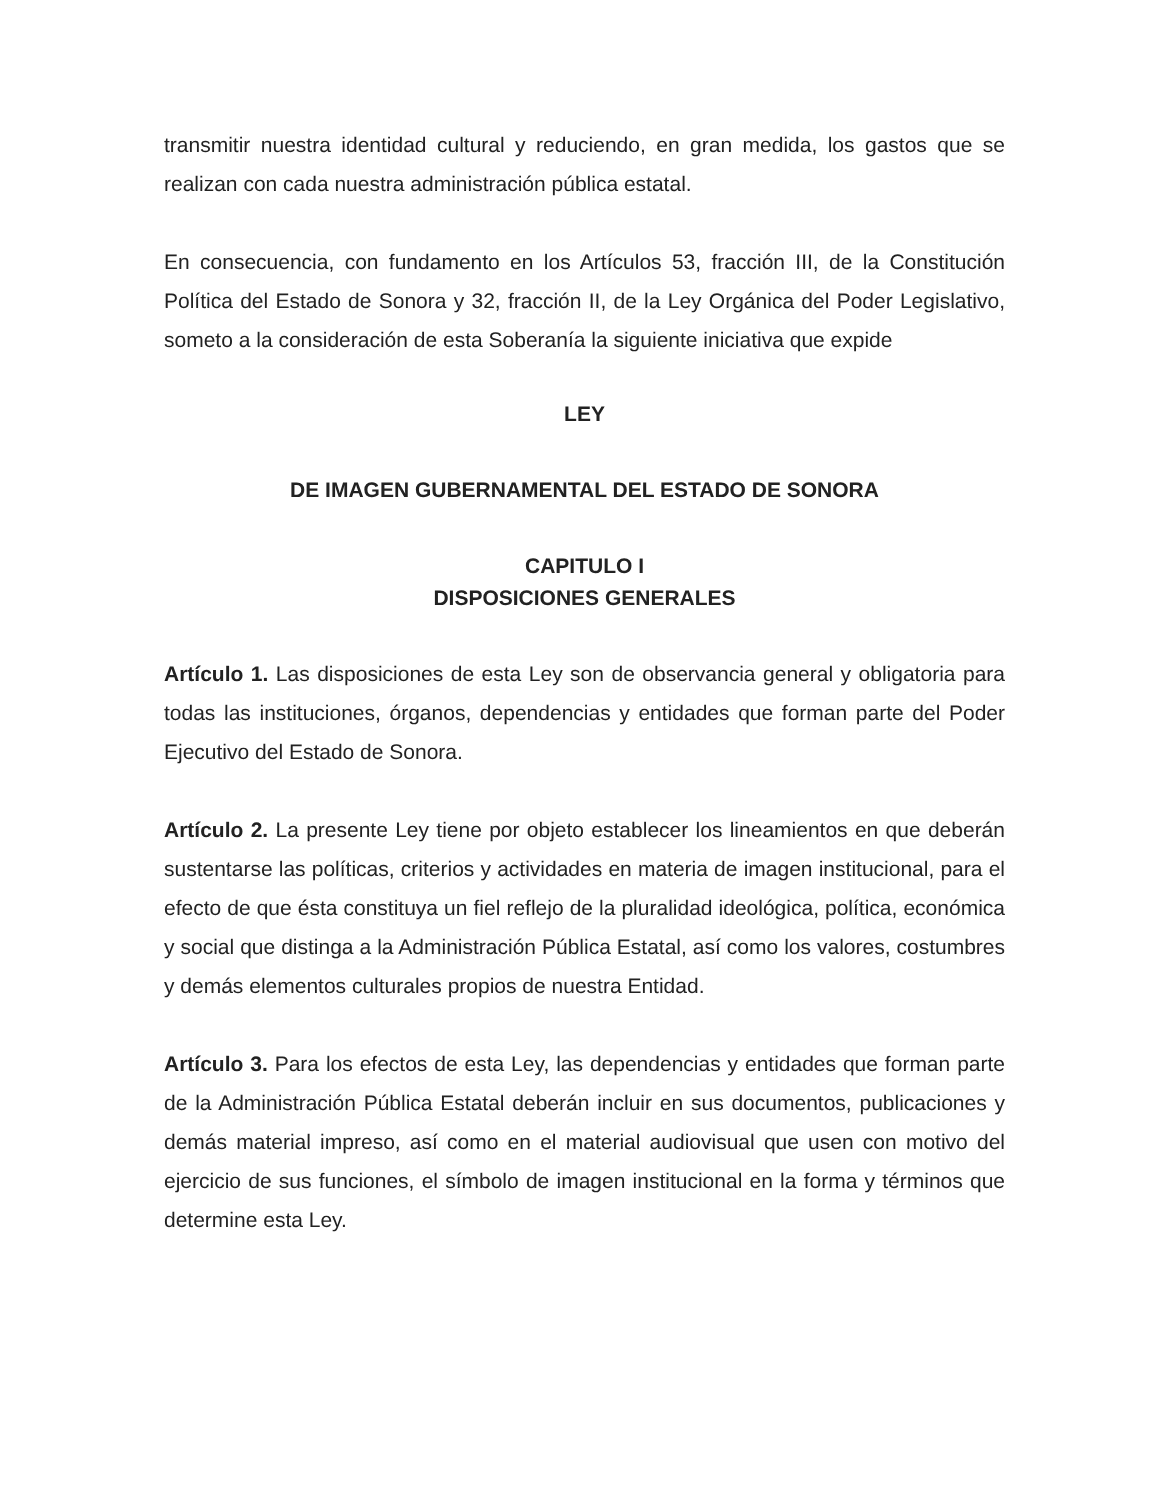transmitir nuestra identidad cultural y reduciendo, en gran medida, los gastos que se realizan con cada nuestra administración pública estatal.
En consecuencia, con fundamento en los Artículos 53, fracción III, de la Constitución Política del Estado de Sonora y 32, fracción II, de la Ley Orgánica del Poder Legislativo, someto a la consideración de esta Soberanía la siguiente iniciativa que expide
LEY
DE IMAGEN GUBERNAMENTAL DEL ESTADO DE SONORA
CAPITULO I
DISPOSICIONES GENERALES
Artículo 1. Las disposiciones de esta Ley son de observancia general y obligatoria para todas las instituciones, órganos, dependencias y entidades que forman parte del Poder Ejecutivo del Estado de Sonora.
Artículo 2. La presente Ley tiene por objeto establecer los lineamientos en que deberán sustentarse las políticas, criterios y actividades en materia de imagen institucional, para el efecto de que ésta constituya un fiel reflejo de la pluralidad ideológica, política, económica y social que distinga a la Administración Pública Estatal, así como los valores, costumbres y demás elementos culturales propios de nuestra Entidad.
Artículo 3. Para los efectos de esta Ley, las dependencias y entidades que forman parte de la Administración Pública Estatal deberán incluir en sus documentos, publicaciones y demás material impreso, así como en el material audiovisual que usen con motivo del ejercicio de sus funciones, el símbolo de imagen institucional en la forma y términos que determine esta Ley.